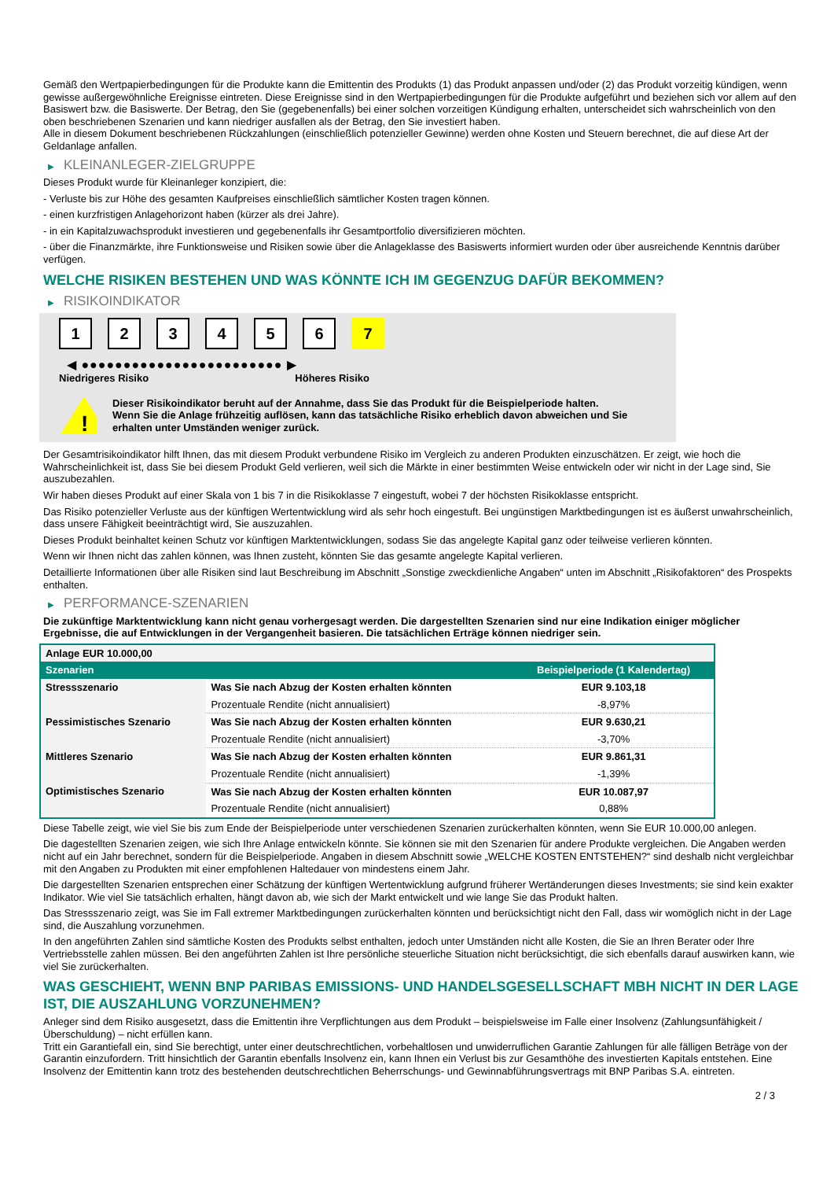Gemäß den Wertpapierbedingungen für die Produkte kann die Emittentin des Produkts (1) das Produkt anpassen und/oder (2) das Produkt vorzeitig kündigen, wenn gewisse außergewöhnliche Ereignisse eintreten. Diese Ereignisse sind in den Wertpapierbedingungen für die Produkte aufgeführt und beziehen sich vor allem auf den Basiswert bzw. die Basiswerte. Der Betrag, den Sie (gegebenenfalls) bei einer solchen vorzeitigen Kündigung erhalten, unterscheidet sich wahrscheinlich von den oben beschriebenen Szenarien und kann niedriger ausfallen als der Betrag, den Sie investiert haben.
Alle in diesem Dokument beschriebenen Rückzahlungen (einschließlich potenzieller Gewinne) werden ohne Kosten und Steuern berechnet, die auf diese Art der Geldanlage anfallen.
▶ KLEINANLEGER-ZIELGRUPPE
Dieses Produkt wurde für Kleinanleger konzipiert, die:
- Verluste bis zur Höhe des gesamten Kaufpreises einschließlich sämtlicher Kosten tragen können.
- einen kurzfristigen Anlagehorizont haben (kürzer als drei Jahre).
- in ein Kapitalzuwachsprodukt investieren und gegebenenfalls ihr Gesamtportfolio diversifizieren möchten.
- über die Finanzmärkte, ihre Funktionsweise und Risiken sowie über die Anlageklasse des Basiswerts informiert wurden oder über ausreichende Kenntnis darüber verfügen.
WELCHE RISIKEN BESTEHEN UND WAS KÖNNTE ICH IM GEGENZUG DAFÜR BEKOMMEN?
▶ RISIKOINDIKATOR
1 2 3 4 5 6 7
◀ ●●●●●●●●●●●●●●●●●●●●●●●● ▶
Niedrigeres Risiko Höheres Risiko
!
Dieser Risikoindikator beruht auf der Annahme, dass Sie das Produkt für die Beispielperiode halten.
Wenn Sie die Anlage frühzeitig auflösen, kann das tatsächliche Risiko erheblich davon abweichen und Sie erhalten unter Umständen weniger zurück.
Der Gesamtrisikoindikator hilft Ihnen, das mit diesem Produkt verbundene Risiko im Vergleich zu anderen Produkten einzuschätzen. Er zeigt, wie hoch die Wahrscheinlichkeit ist, dass Sie bei diesem Produkt Geld verlieren, weil sich die Märkte in einer bestimmten Weise entwickeln oder wir nicht in der Lage sind, Sie auszubezahlen.
Wir haben dieses Produkt auf einer Skala von 1 bis 7 in die Risikoklasse 7 eingestuft, wobei 7 der höchsten Risikoklasse entspricht.
Das Risiko potenzieller Verluste aus der künftigen Wertentwicklung wird als sehr hoch eingestuft. Bei ungünstigen Marktbedingungen ist es äußerst unwahrscheinlich, dass unsere Fähigkeit beeinträchtigt wird, Sie auszuzahlen.
Dieses Produkt beinhaltet keinen Schutz vor künftigen Marktentwicklungen, sodass Sie das angelegte Kapital ganz oder teilweise verlieren könnten.
Wenn wir Ihnen nicht das zahlen können, was Ihnen zusteht, könnten Sie das gesamte angelegte Kapital verlieren.
Detaillierte Informationen über alle Risiken sind laut Beschreibung im Abschnitt „Sonstige zweckdienliche Angaben“ unten im Abschnitt „Risikofaktoren“ des Prospekts enthalten.
▶ PERFORMANCE-SZENARIEN
Die zukünftige Marktentwicklung kann nicht genau vorhergesagt werden. Die dargestellten Szenarien sind nur eine Indikation einiger möglicher Ergebnisse, die auf Entwicklungen in der Vergangenheit basieren. Die tatsächlichen Erträge können niedriger sein.
| Anlage EUR 10.000,00 | | |
| Szenarien | | Beispielperiode (1 Kalendertag) |
| Stressszenario | Was Sie nach Abzug der Kosten erhalten könnten | EUR 9.103,18 |
| | Prozentuale Rendite (nicht annualisiert) | -8,97% |
| Pessimistisches Szenario | Was Sie nach Abzug der Kosten erhalten könnten | EUR 9.630,21 |
| | Prozentuale Rendite (nicht annualisiert) | -3,70% |
| Mittleres Szenario | Was Sie nach Abzug der Kosten erhalten könnten | EUR 9.861,31 |
| | Prozentuale Rendite (nicht annualisiert) | -1,39% |
| Optimistisches Szenario | Was Sie nach Abzug der Kosten erhalten könnten | EUR 10.087,97 |
| | Prozentuale Rendite (nicht annualisiert) | 0,88% |
Diese Tabelle zeigt, wie viel Sie bis zum Ende der Beispielperiode unter verschiedenen Szenarien zurückerhalten könnten, wenn Sie EUR 10.000,00 anlegen.
Die dagestellten Szenarien zeigen, wie sich Ihre Anlage entwickeln könnte. Sie können sie mit den Szenarien für andere Produkte vergleichen. Die Angaben werden nicht auf ein Jahr berechnet, sondern für die Beispielperiode. Angaben in diesem Abschnitt sowie „WELCHE KOSTEN ENTSTEHEN?“ sind deshalb nicht vergleichbar mit den Angaben zu Produkten mit einer empfohlenen Haltedauer von mindestens einem Jahr.
Die dargestellten Szenarien entsprechen einer Schätzung der künftigen Wertentwicklung aufgrund früherer Wertänderungen dieses Investments; sie sind kein exakter Indikator. Wie viel Sie tatsächlich erhalten, hängt davon ab, wie sich der Markt entwickelt und wie lange Sie das Produkt halten.
Das Stressszenario zeigt, was Sie im Fall extremer Marktbedingungen zurückerhalten könnten und berücksichtigt nicht den Fall, dass wir womöglich nicht in der Lage sind, die Auszahlung vorzunehmen.
In den angeführten Zahlen sind sämtliche Kosten des Produkts selbst enthalten, jedoch unter Umständen nicht alle Kosten, die Sie an Ihren Berater oder Ihre Vertriebsstelle zahlen müssen. Bei den angeführten Zahlen ist Ihre persönliche steuerliche Situation nicht berücksichtigt, die sich ebenfalls darauf auswirken kann, wie viel Sie zurückerhalten.
WAS GESCHIEHT, WENN BNP PARIBAS EMISSIONS- UND HANDELSGESELLSCHAFT MBH NICHT IN DER LAGE IST, DIE AUSZAHLUNG VORZUNEHMEN?
Anleger sind dem Risiko ausgesetzt, dass die Emittentin ihre Verpflichtungen aus dem Produkt – beispielsweise im Falle einer Insolvenz (Zahlungsunfähigkeit / Überschuldung) – nicht erfüllen kann.
Tritt ein Garantiefall ein, sind Sie berechtigt, unter einer deutschrechtlichen, vorbehaltlosen und unwiderruflichen Garantie Zahlungen für alle fälligen Beträge von der Garantin einzufordern. Tritt hinsichtlich der Garantin ebenfalls Insolvenz ein, kann Ihnen ein Verlust bis zur Gesamthöhe des investierten Kapitals entstehen. Eine Insolvenz der Emittentin kann trotz des bestehenden deutschrechtlichen Beherrschungs- und Gewinnabführungsvertrags mit BNP Paribas S.A. eintreten.
2 / 3